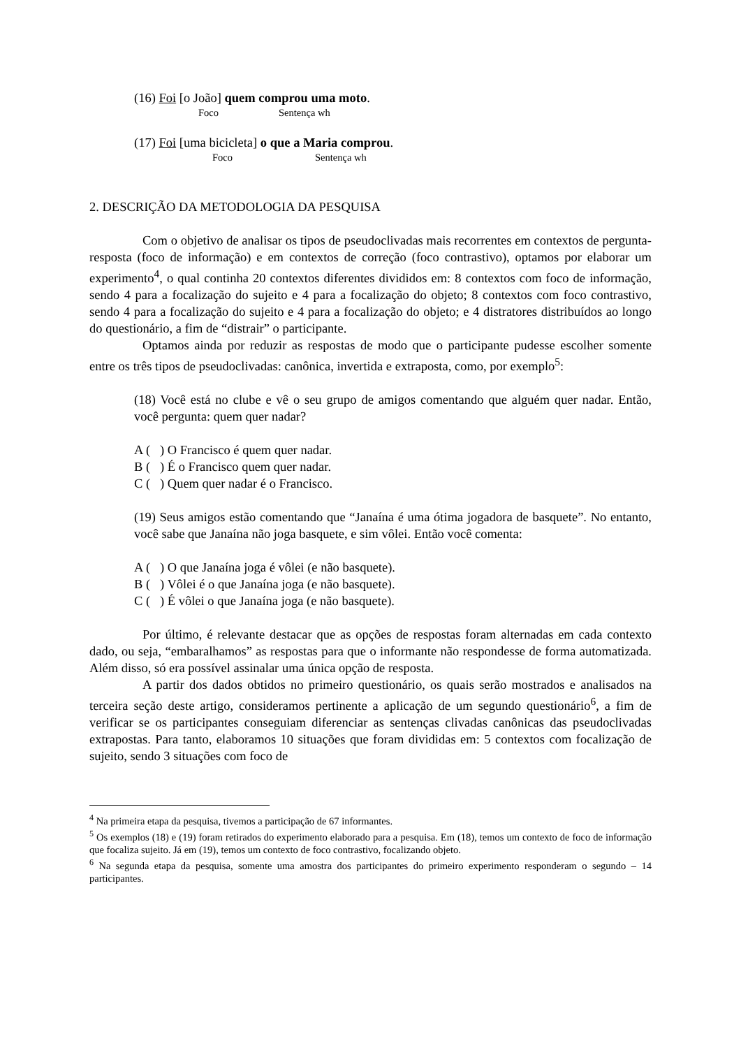(16) Foi [o João] quem comprou uma moto.
Foco Sentença wh
(17) Foi [uma bicicleta] o que a Maria comprou.
Foco Sentença wh
2. DESCRIÇÃO DA METODOLOGIA DA PESQUISA
Com o objetivo de analisar os tipos de pseudoclivadas mais recorrentes em contextos de pergunta-resposta (foco de informação) e em contextos de correção (foco contrastivo), optamos por elaborar um experimento<sup>4</sup>, o qual continha 20 contextos diferentes divididos em: 8 contextos com foco de informação, sendo 4 para a focalização do sujeito e 4 para a focalização do objeto; 8 contextos com foco contrastivo, sendo 4 para a focalização do sujeito e 4 para a focalização do objeto; e 4 distratores distribuídos ao longo do questionário, a fim de “distrair” o participante.
Optamos ainda por reduzir as respostas de modo que o participante pudesse escolher somente entre os três tipos de pseudoclivadas: canônica, invertida e extraposta, como, por exemplo<sup>5</sup>:
(18) Você está no clube e vê o seu grupo de amigos comentando que alguém quer nadar. Então, você pergunta: quem quer nadar?
A ( ) O Francisco é quem quer nadar.
B ( ) É o Francisco quem quer nadar.
C ( ) Quem quer nadar é o Francisco.
(19) Seus amigos estão comentando que “Janaína é uma ótima jogadora de basquete”. No entanto, você sabe que Janaína não joga basquete, e sim vôlei. Então você comenta:
A ( ) O que Janaína joga é vôlei (e não basquete).
B ( ) Vôlei é o que Janaína joga (e não basquete).
C ( ) É vôlei o que Janaína joga (e não basquete).
Por último, é relevante destacar que as opções de respostas foram alternadas em cada contexto dado, ou seja, “embaralhamos” as respostas para que o informante não respondesse de forma automatizada. Além disso, só era possível assinalar uma única opção de resposta.
A partir dos dados obtidos no primeiro questionário, os quais serão mostrados e analisados na terceira seção deste artigo, consideramos pertinente a aplicação de um segundo questionário<sup>6</sup>, a fim de verificar se os participantes conseguiam diferenciar as sentenças clivadas canônicas das pseudoclivadas extrapostas. Para tanto, elaboramos 10 situações que foram divididas em: 5 contextos com focalização de sujeito, sendo 3 situações com foco de
<sup>4</sup> Na primeira etapa da pesquisa, tivemos a participação de 67 informantes.
<sup>5</sup> Os exemplos (18) e (19) foram retirados do experimento elaborado para a pesquisa. Em (18), temos um contexto de foco de informação que focaliza sujeito. Já em (19), temos um contexto de foco contrastivo, focalizando objeto.
<sup>6</sup> Na segunda etapa da pesquisa, somente uma amostra dos participantes do primeiro experimento responderam o segundo – 14 participantes.